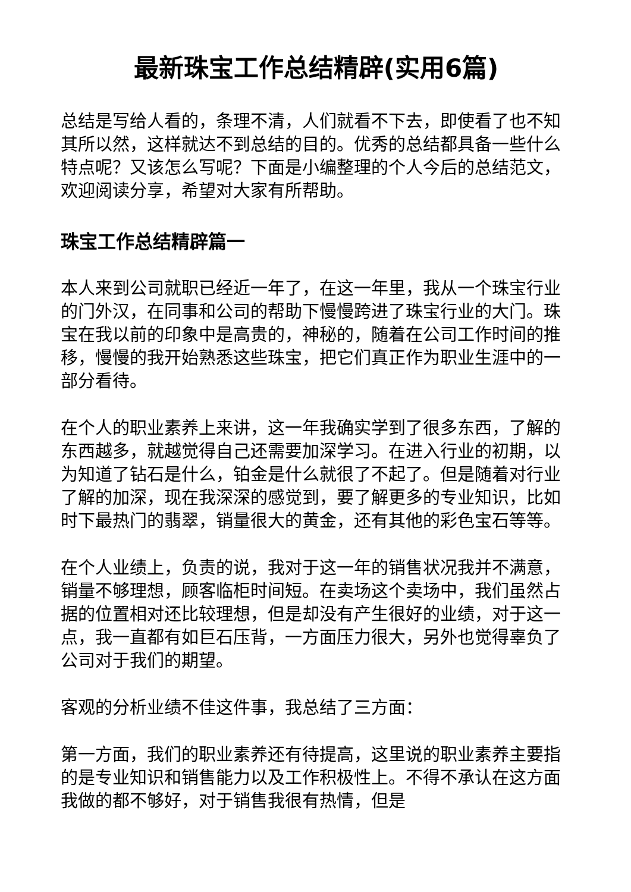最新珠宝工作总结精辟(实用6篇)
总结是写给人看的，条理不清，人们就看不下去，即使看了也不知其所以然，这样就达不到总结的目的。优秀的总结都具备一些什么特点呢？又该怎么写呢？下面是小编整理的个人今后的总结范文，欢迎阅读分享，希望对大家有所帮助。
珠宝工作总结精辟篇一
本人来到公司就职已经近一年了，在这一年里，我从一个珠宝行业的门外汉，在同事和公司的帮助下慢慢跨进了珠宝行业的大门。珠宝在我以前的印象中是高贵的，神秘的，随着在公司工作时间的推移，慢慢的我开始熟悉这些珠宝，把它们真正作为职业生涯中的一部分看待。
在个人的职业素养上来讲，这一年我确实学到了很多东西，了解的东西越多，就越觉得自己还需要加深学习。在进入行业的初期，以为知道了钻石是什么，铂金是什么就很了不起了。但是随着对行业了解的加深，现在我深深的感觉到，要了解更多的专业知识，比如时下最热门的翡翠，销量很大的黄金，还有其他的彩色宝石等等。
在个人业绩上，负责的说，我对于这一年的销售状况我并不满意，销量不够理想，顾客临柜时间短。在卖场这个卖场中，我们虽然占据的位置相对还比较理想，但是却没有产生很好的业绩，对于这一点，我一直都有如巨石压背，一方面压力很大，另外也觉得辜负了公司对于我们的期望。
客观的分析业绩不佳这件事，我总结了三方面：
第一方面，我们的职业素养还有待提高，这里说的职业素养主要指的是专业知识和销售能力以及工作积极性上。不得不承认在这方面我做的都不够好，对于销售我很有热情，但是